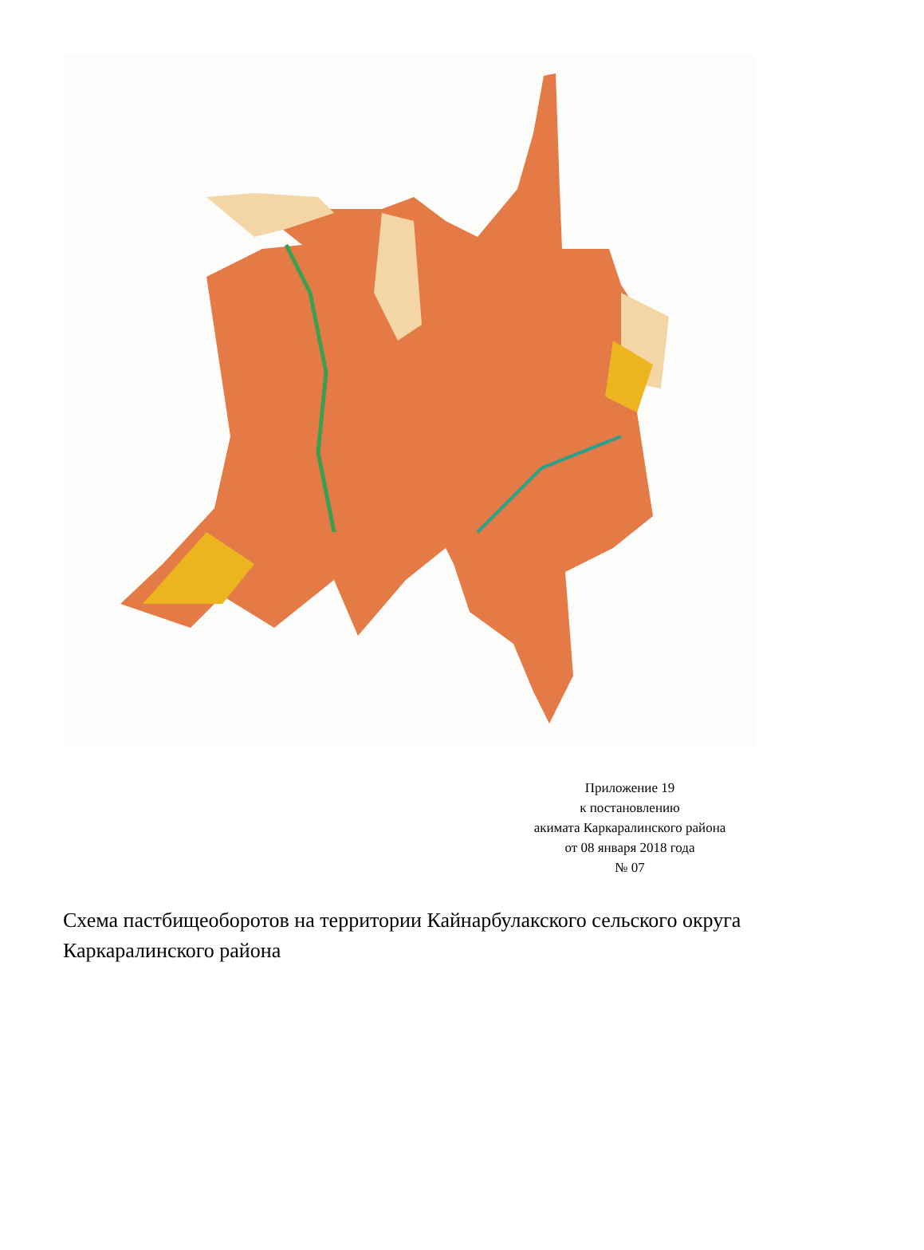Приложение 19
к постановлению
акимата Каркаралинского района
от 08 января 2018 года
№ 07
Схема пастбищеоборотов на территории Кайнарбулакского сельского округа Каркаралинского района